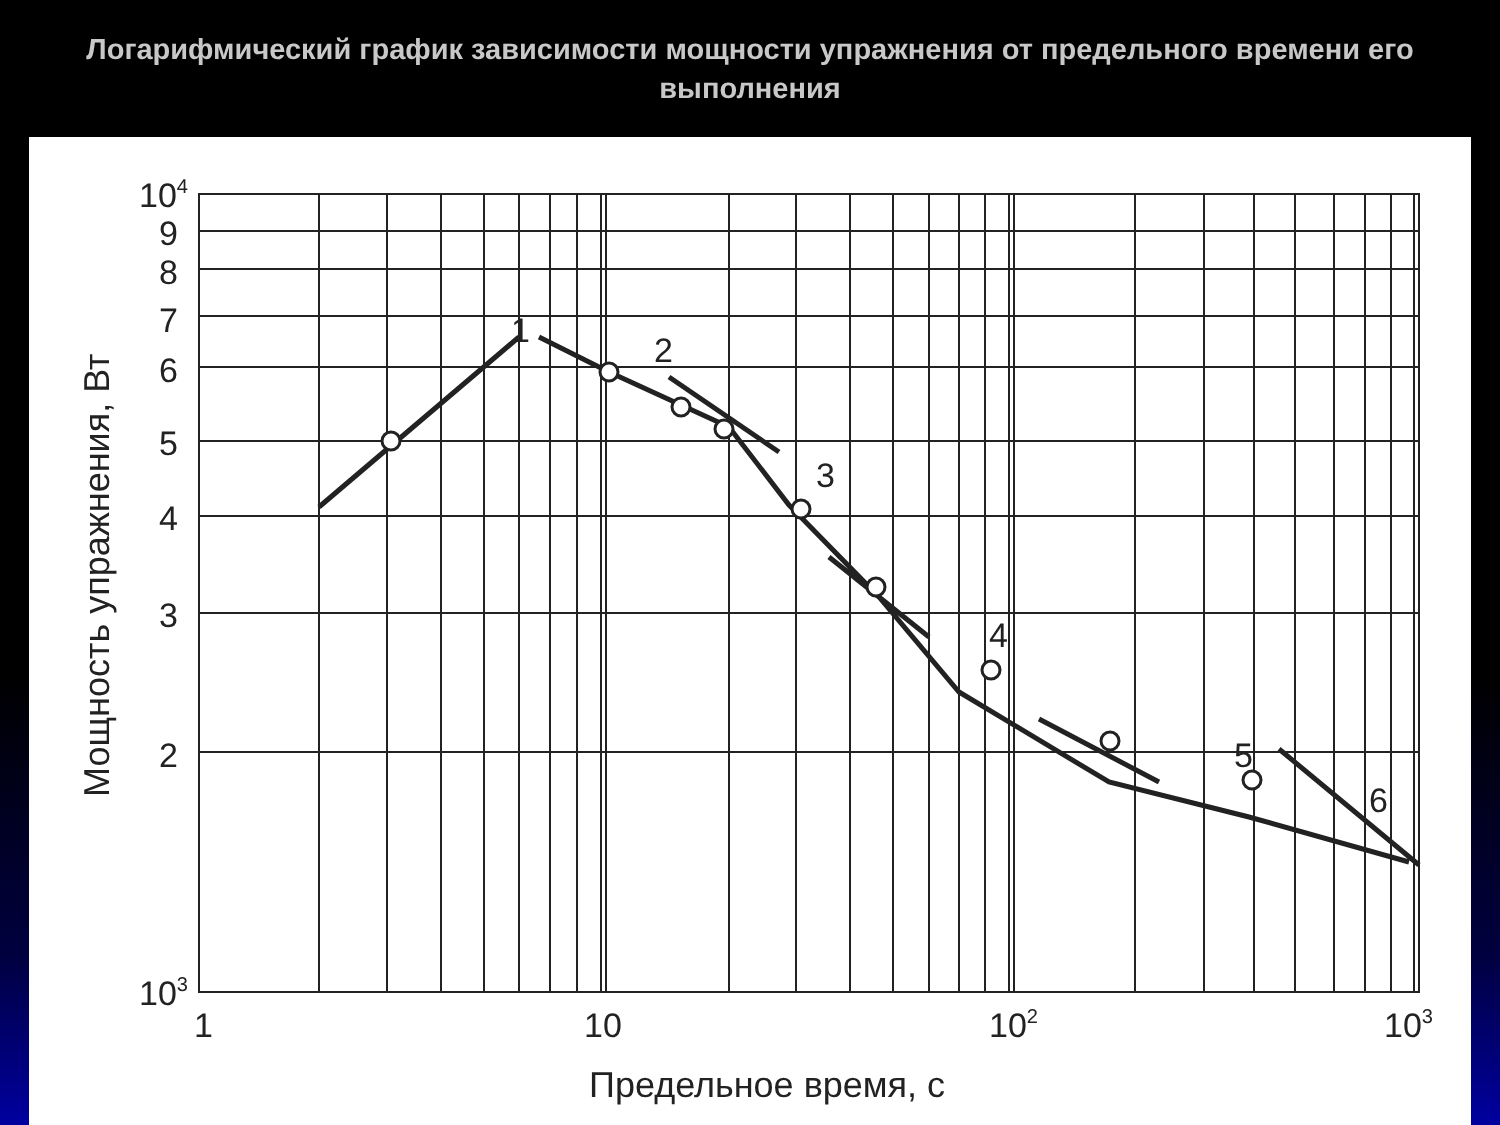Логарифмический график зависимости мощности упражнения от предельного времени его выполнения
104
9
8
7
6
5
4
3
2
103
1
10
102
103
1
2
3
4
5
6
Предельное время, с
Мощность упражнения, Вт